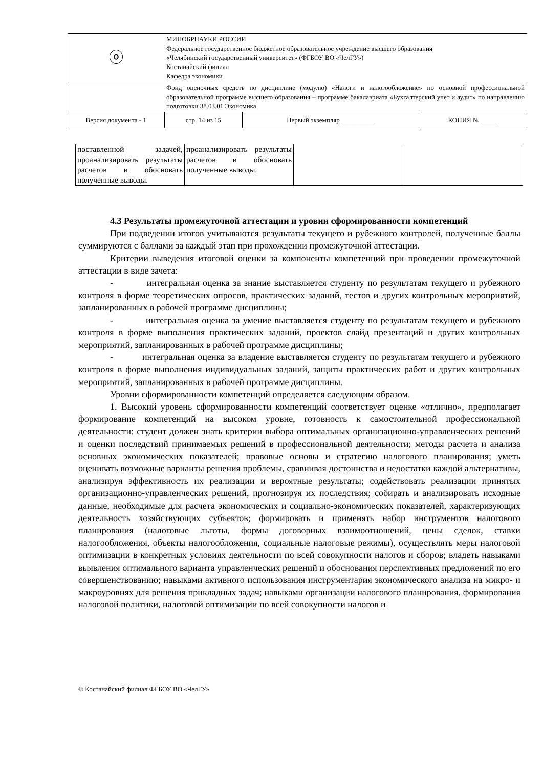| ⓞ | МИНОБРНАУКИ РОССИИ Федеральное государственное бюджетное образовательное учреждение высшего образования «Челябинский государственный университет» (ФГБОУ ВО «ЧелГУ») Костанайский филиал Кафедра экономики | | |
| | Фонд оценочных средств по дисциплине (модулю) «Налоги и налогообложение» по основной профессиональной образовательной программе высшего образования – программе бакалавриата «Бухгалтерский учет и аудит» по направлению подготовки 38.03.01 Экономика | | |
| Версия документа - 1 | стр. 14 из 15 | Первый экземпляр __________ | КОПИЯ № _____ |
| поставленной задачей, проанализировать результаты расчетов и обосновать полученные выводы. | проанализировать результаты расчетов и обосновать полученные выводы. | | |
4.3 Результаты промежуточной аттестации и уровни сформированности компетенций
При подведении итогов учитываются результаты текущего и рубежного контролей, полученные баллы суммируются с баллами за каждый этап при прохождении промежуточной аттестации.
Критерии выведения итоговой оценки за компоненты компетенций при проведении промежуточной аттестации в виде зачета:
- интегральная оценка за знание выставляется студенту по результатам текущего и рубежного контроля в форме теоретических опросов, практических заданий, тестов и других контрольных мероприятий, запланированных в рабочей программе дисциплины;
- интегральная оценка за умение выставляется студенту по результатам текущего и рубежного контроля в форме выполнения практических заданий, проектов слайд презентаций и других контрольных мероприятий, запланированных в рабочей программе дисциплины;
- интегральная оценка за владение выставляется студенту по результатам текущего и рубежного контроля в форме выполнения индивидуальных заданий, защиты практических работ и других контрольных мероприятий, запланированных в рабочей программе дисциплины.
Уровни сформированности компетенций определяется следующим образом.
1. Высокий уровень сформированности компетенций соответствует оценке «отлично», предполагает формирование компетенций на высоком уровне, готовность к самостоятельной профессиональной деятельности: студент должен знать критерии выбора оптимальных организационно-управленческих решений и оценки последствий принимаемых решений в профессиональной деятельности; методы расчета и анализа основных экономических показателей; правовые основы и стратегию налогового планирования; уметь оценивать возможные варианты решения проблемы, сравнивая достоинства и недостатки каждой альтернативы, анализируя эффективность их реализации и вероятные результаты; содействовать реализации принятых организационно-управленческих решений, прогнозируя их последствия; собирать и анализировать исходные данные, необходимые для расчета экономических и социально-экономических показателей, характеризующих деятельность хозяйствующих субъектов; формировать и применять набор инструментов налогового планирования (налоговые льготы, формы договорных взаимоотношений, цены сделок, ставки налогообложения, объекты налогообложения, социальные налоговые режимы), осуществлять меры налоговой оптимизации в конкретных условиях деятельности по всей совокупности налогов и сборов; владеть навыками выявления оптимального варианта управленческих решений и обоснования перспективных предложений по его совершенствованию; навыками активного использования инструментария экономического анализа на микро- и макроуровнях для решения прикладных задач; навыками организации налогового планирования, формирования налоговой политики, налоговой оптимизации по всей совокупности налогов и
© Костанайский филиал ФГБОУ ВО «ЧелГУ»